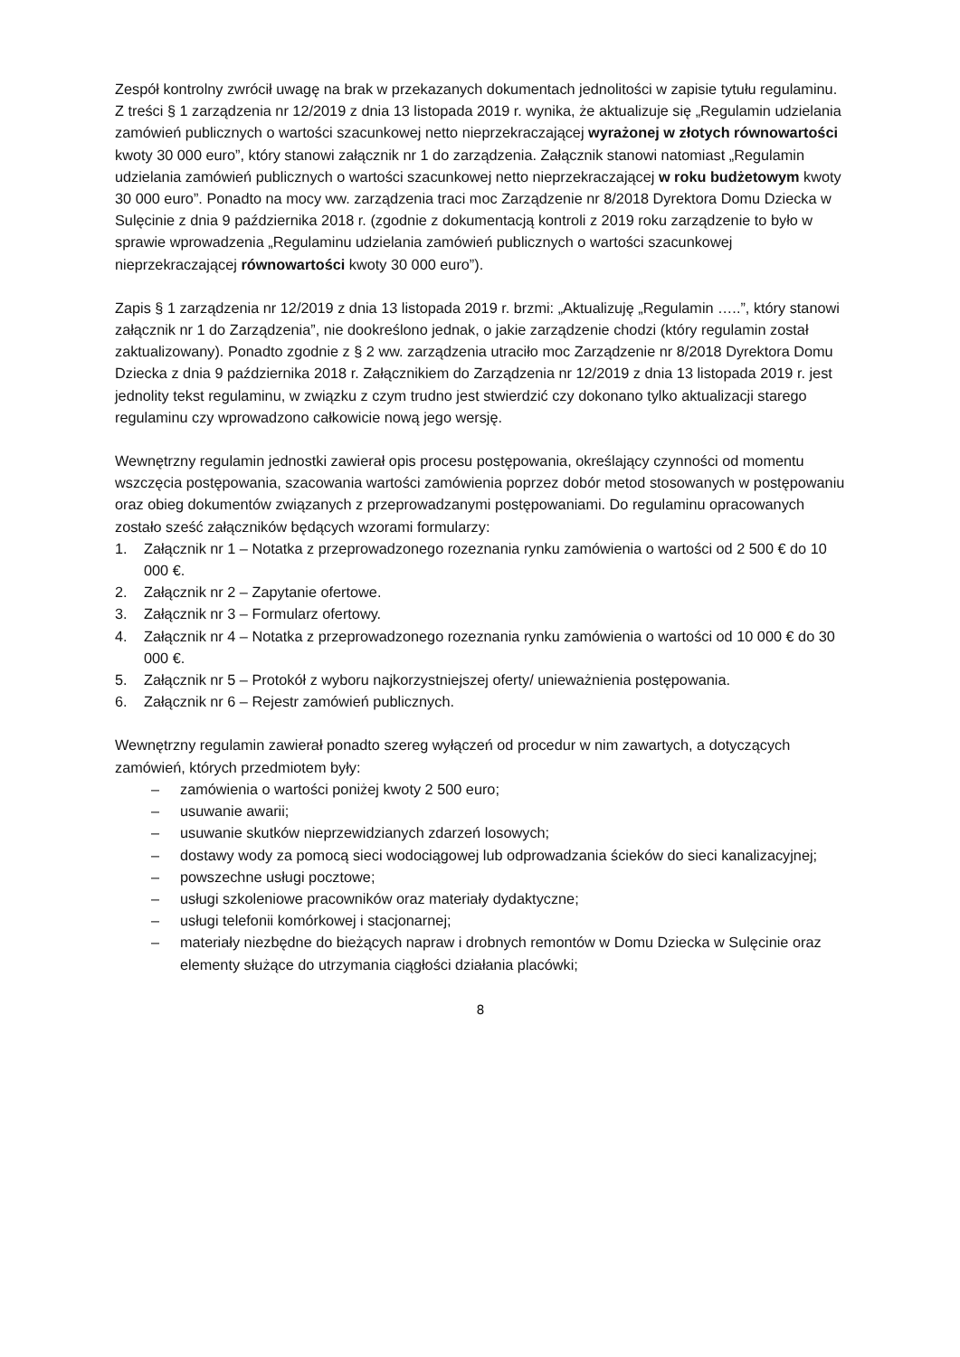Zespół kontrolny zwrócił uwagę na brak w przekazanych dokumentach jednolitości w zapisie tytułu regulaminu. Z treści § 1 zarządzenia nr 12/2019 z dnia 13 listopada 2019 r. wynika, że aktualizuje się „Regulamin udzielania zamówień publicznych o wartości szacunkowej netto nieprzekraczającej wyrażonej w złotych równowartości kwoty 30 000 euro”, który stanowi załącznik nr 1 do zarządzenia. Załącznik stanowi natomiast „Regulamin udzielania zamówień publicznych o wartości szacunkowej netto nieprzekraczającej w roku budżetowym kwoty 30 000 euro”. Ponadto na mocy ww. zarządzenia traci moc Zarządzenie nr 8/2018 Dyrektora Domu Dziecka w Sulęcinie z dnia 9 października 2018 r. (zgodnie z dokumentacją kontroli z 2019 roku zarządzenie to było w sprawie wprowadzenia „Regulaminu udzielania zamówień publicznych o wartości szacunkowej nieprzekraczającej równowartości kwoty 30 000 euro”).
Zapis § 1 zarządzenia nr 12/2019 z dnia 13 listopada 2019 r. brzmi: „Aktualizuję „Regulamin …..”, który stanowi załącznik nr 1 do Zarządzenia”, nie dookreślono jednak, o jakie zarządzenie chodzi (który regulamin został zaktualizowany). Ponadto zgodnie z § 2 ww. zarządzenia utraciło moc Zarządzenie nr 8/2018 Dyrektora Domu Dziecka z dnia 9 października 2018 r. Załącznikiem do Zarządzenia nr 12/2019 z dnia 13 listopada 2019 r. jest jednolity tekst regulaminu, w związku z czym trudno jest stwierdzić czy dokonano tylko aktualizacji starego regulaminu czy wprowadzono całkowicie nową jego wersję.
Wewnętrzny regulamin jednostki zawierał opis procesu postępowania, określający czynności od momentu wszczęcia postępowania, szacowania wartości zamówienia poprzez dobór metod stosowanych w postępowaniu oraz obieg dokumentów związanych z przeprowadzanymi postępowaniami. Do regulaminu opracowanych zostało sześć załączników będących wzorami formularzy:
1. Załącznik nr 1 – Notatka z przeprowadzonego rozeznania rynku zamówienia o wartości od 2 500 € do 10 000 €.
2. Załącznik nr 2 – Zapytanie ofertowe.
3. Załącznik nr 3 – Formularz ofertowy.
4. Załącznik nr 4 – Notatka z przeprowadzonego rozeznania rynku zamówienia o wartości od 10 000 € do 30 000 €.
5. Załącznik nr 5 – Protokół z wyboru najkorzystniejszej oferty/ unieważnienia postępowania.
6. Załącznik nr 6 – Rejestr zamówień publicznych.
Wewnętrzny regulamin zawierał ponadto szereg wyłączeń od procedur w nim zawartych, a dotyczących zamówień, których przedmiotem były:
– zamówienia o wartości poniżej kwoty 2 500 euro;
– usuwanie awarii;
– usuwanie skutków nieprzewidzianych zdarzeń losowych;
– dostawy wody za pomocą sieci wodociągowej lub odprowadzania ścieków do sieci kanalizacyjnej;
– powszechne usługi pocztowe;
– usługi szkoleniowe pracowników oraz materiały dydaktyczne;
– usługi telefonii komórkowej i stacjonarnej;
– materiały niezbędne do bieżących napraw i drobnych remontów w Domu Dziecka w Sulęcinie oraz elementy służące do utrzymania ciągłości działania placówki;
8